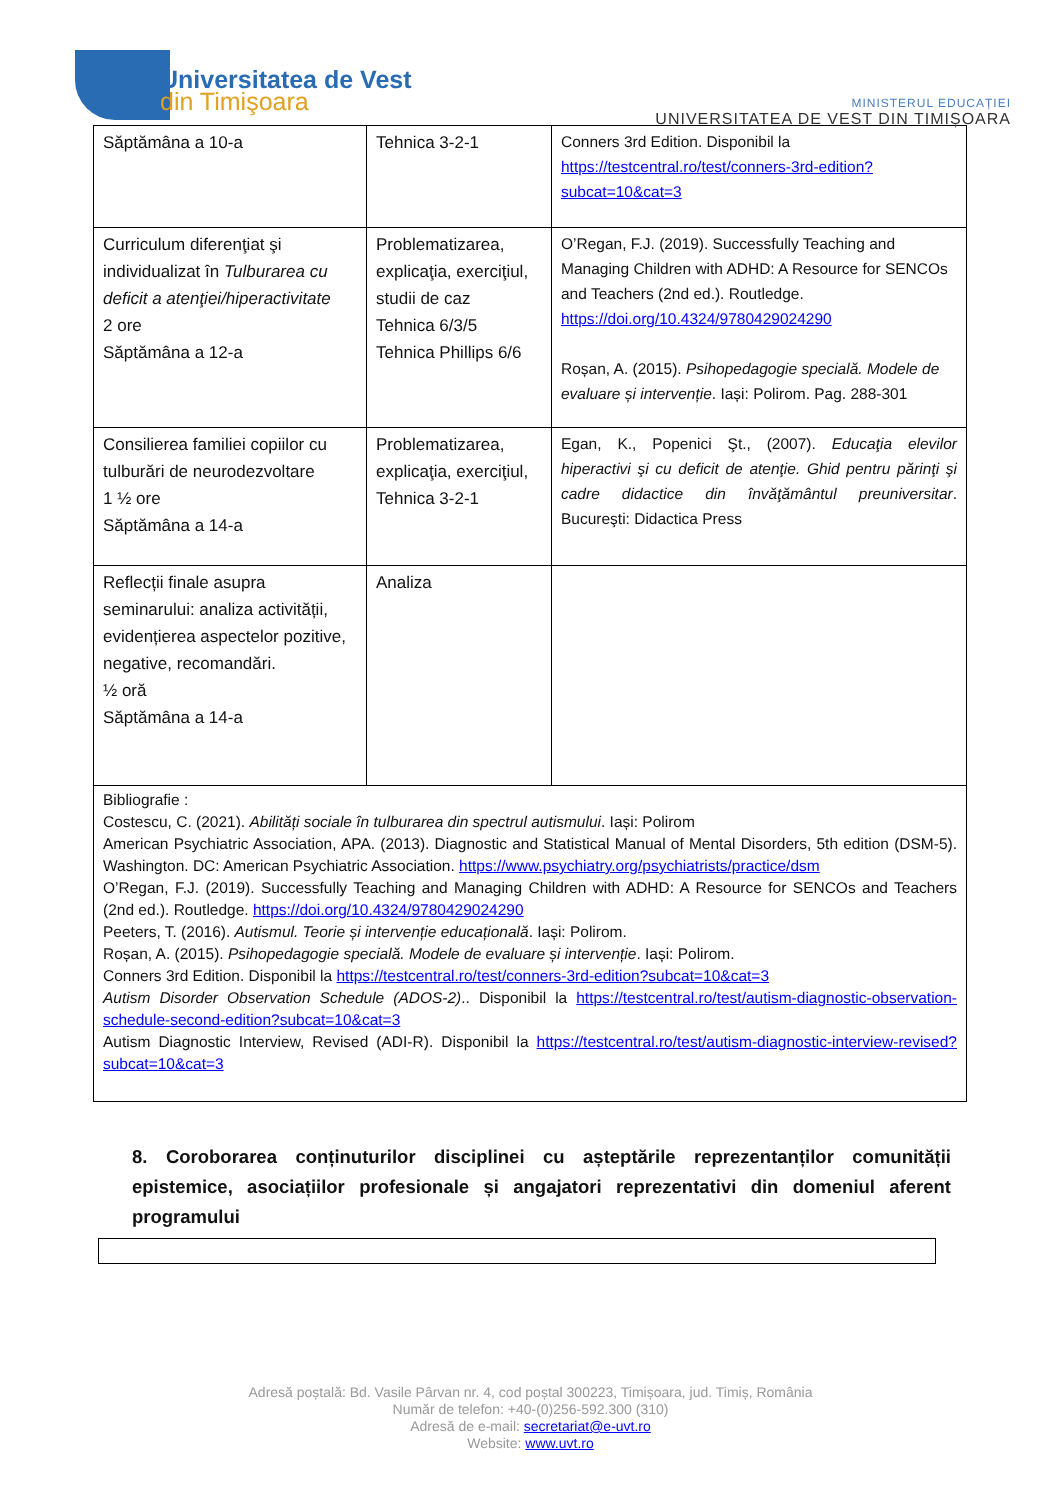Universitatea de Vest
din Timişoara
MINISTERUL EDUCAȚIEI
UNIVERSITATEA DE VEST DIN TIMIȘOARA
| Săptămâna a 10-a | Tehnica 3-2-1 | Conners 3rd Edition. Disponibil la https://testcentral.ro/test/conners-3rd-edition?subcat=10&cat=3 |
| Curriculum diferenţiat şi individualizat în Tulburarea cu deficit a atenţiei/hiperactivitate 2 ore Săptămâna a 12-a | Problematizarea, explicaţia, exerciţiul, studii de caz Tehnica 6/3/5 Tehnica Phillips 6/6 | O’Regan, F.J. (2019). Successfully Teaching and Managing Children with ADHD: A Resource for SENCOs and Teachers (2nd ed.). Routledge. https://doi.org/10.4324/9780429024290 Roșan, A. (2015). Psihopedagogie specială. Modele de evaluare și intervenție . Iași: Polirom. Pag. 288-301 |
| Consilierea familiei copiilor cu tulburări de neurodezvoltare 1 ½ ore Săptămâna a 14-a | Problematizarea, explicaţia, exerciţiul, Tehnica 3-2-1 | Egan, K., Popenici Şt., (2007). Educaţia elevilor hiperactivi şi cu deficit de atenţie. Ghid pentru părinţi şi cadre didactice din învăţământul preuniversitar . Bucureşti: Didactica Press |
| Reflecții finale asupra seminarului: analiza activității, evidențierea aspectelor pozitive, negative, recomandări. ½ oră Săptămâna a 14-a | Analiza | |
| Bibliografie : Costescu, C. (2021). Abilități sociale în tulburarea din spectrul autismului . Iași: Polirom American Psychiatric Association, APA. (2013). Diagnostic and Statistical Manual of Mental Disorders, 5th edition (DSM-5). Washington. DC: American Psychiatric Association. https://www.psychiatry.org/psychiatrists/practice/dsm O’Regan, F.J. (2019). Successfully Teaching and Managing Children with ADHD: A Resource for SENCOs and Teachers (2nd ed.). Routledge. https://doi.org/10.4324/9780429024290 Peeters, T. (2016). Autismul. Teorie și intervenție educațională . Iași: Polirom. Roșan, A. (2015). Psihopedagogie specială. Modele de evaluare și intervenție . Iași: Polirom. Conners 3rd Edition. Disponibil la https://testcentral.ro/test/conners-3rd-edition?subcat=10&cat=3 Autism Disorder Observation Schedule (ADOS-2) .. Disponibil la https://testcentral.ro/test/autism-diagnostic-observation-schedule-second-edition?subcat=10&cat=3 Autism Diagnostic Interview, Revised (ADI-R). Disponibil la https://testcentral.ro/test/autism-diagnostic-interview-revised?subcat=10&cat=3 | | |
8. Coroborarea conținuturilor disciplinei cu așteptările reprezentanților comunității epistemice, asociațiilor profesionale și angajatori reprezentativi din domeniul aferent programului
Adresă poștală: Bd. Vasile Pârvan nr. 4, cod poștal 300223, Timișoara, jud. Timiș, România
Număr de telefon: +40-(0)256-592.300 (310)
Adresă de e-mail: secretariat@e-uvt.ro
Website: www.uvt.ro